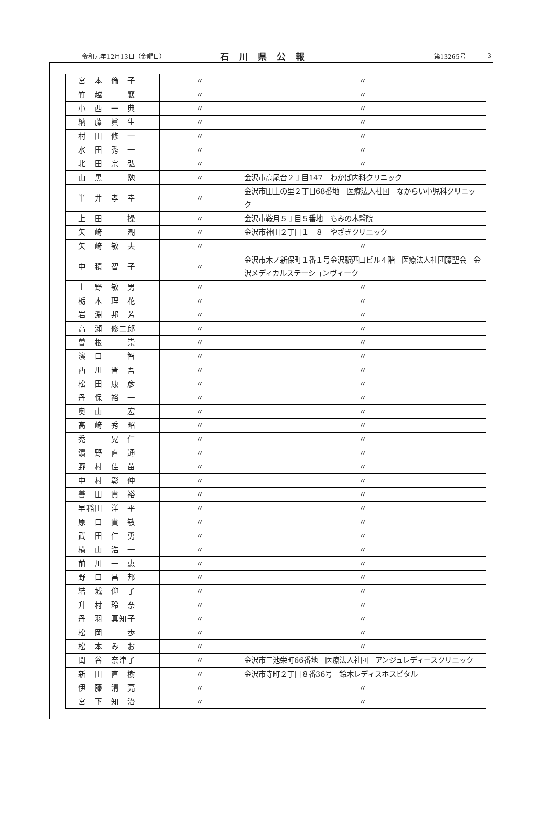令和元年12月13日（金曜日） 石川県公報 第13265号 3
| 宮 本 倫 子 | 〃 | 〃 |
| 竹 越 襄 | 〃 | 〃 |
| 小 西 一 典 | 〃 | 〃 |
| 納 藤 眞 生 | 〃 | 〃 |
| 村 田 修 一 | 〃 | 〃 |
| 水 田 秀 一 | 〃 | 〃 |
| 北 田 宗 弘 | 〃 | 〃 |
| 山 黒 勉 | 〃 | 金沢市高尾台２丁目147 わかば内科クリニック |
| 半 井 孝 幸 | 〃 | 金沢市田上の里２丁目68番地 医療法人社団 なからい小児科クリニック |
| 上 田 操 | 〃 | 金沢市鞍月５丁目５番地 もみの木醫院 |
| 矢 﨑 潮 | 〃 | 金沢市神田２丁目１－８ やざきクリニック |
| 矢 﨑 敏 夫 | 〃 | 〃 |
| 中 積 智 子 | 〃 | 金沢市木ノ新保町１番１号金沢駅西口ビル４階 医療法人社団藤聖会 金沢メディカルステーションヴィーク |
| 上 野 敏 男 | 〃 | 〃 |
| 栃 本 理 花 | 〃 | 〃 |
| 岩 淵 邦 芳 | 〃 | 〃 |
| 高 瀬 修二郎 | 〃 | 〃 |
| 曽 根 崇 | 〃 | 〃 |
| 濱 口 智 | 〃 | 〃 |
| 西 川 晋 吾 | 〃 | 〃 |
| 松 田 康 彦 | 〃 | 〃 |
| 丹 保 裕 一 | 〃 | 〃 |
| 奥 山 宏 | 〃 | 〃 |
| 髙 﨑 秀 昭 | 〃 | 〃 |
| 禿 晃 仁 | 〃 | 〃 |
| 濵 野 直 通 | 〃 | 〃 |
| 野 村 佳 苗 | 〃 | 〃 |
| 中 村 彰 伸 | 〃 | 〃 |
| 善 田 貴 裕 | 〃 | 〃 |
| 早稲田 洋 平 | 〃 | 〃 |
| 原 口 貴 敏 | 〃 | 〃 |
| 武 田 仁 勇 | 〃 | 〃 |
| 横 山 浩 一 | 〃 | 〃 |
| 前 川 一 恵 | 〃 | 〃 |
| 野 口 昌 邦 | 〃 | 〃 |
| 結 城 仰 子 | 〃 | 〃 |
| 升 村 玲 奈 | 〃 | 〃 |
| 丹 羽 真知子 | 〃 | 〃 |
| 松 岡 歩 | 〃 | 〃 |
| 松 本 み お | 〃 | 〃 |
| 閠 谷 奈津子 | 〃 | 金沢市三池栄町66番地 医療法人社団 アンジュレディースクリニック |
| 新 田 直 樹 | 〃 | 金沢市寺町２丁目８番36号 鈴木レディスホスピタル |
| 伊 藤 清 亮 | 〃 | 〃 |
| 宮 下 知 治 | 〃 | 〃 |